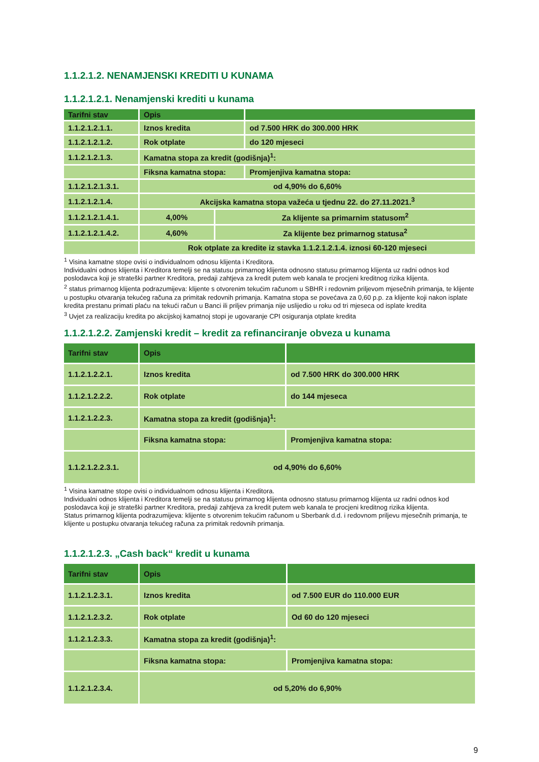1.1.2.1.2. NENAMJENSKI KREDITI U KUNAMA
1.1.2.1.2.1. Nenamjenski krediti u kunama
| Tarifni stav | Opis | | |
| --- | --- | --- | --- |
| 1.1.2.1.2.1.1. | Iznos kredita | | od 7.500 HRK do 300.000 HRK |
| 1.1.2.1.2.1.2. | Rok otplate | | do 120 mjeseci |
| 1.1.2.1.2.1.3. | Kamatna stopa za kredit (godišnja)<sup>1</sup>: | | |
| | Fiksna kamatna stopa: | | Promjenjiva kamatna stopa: |
| 1.1.2.1.2.1.3.1. | od 4,90% do 6,60% | | |
| 1.1.2.1.2.1.4. | Akcijska kamatna stopa važeća u tjednu 22. do 27.11.2021.<sup>3</sup> | | |
| 1.1.2.1.2.1.4.1. | 4,00% | Za klijente sa primarnim statusom<sup>2</sup> | |
| 1.1.2.1.2.1.4.2. | 4,60% | Za klijente bez primarnog statusa<sup>2</sup> | |
| | Rok otplate za kredite iz stavka 1.1.2.1.2.1.4. iznosi 60-120 mjeseci | | |
<sup>1</sup> Visina kamatne stope ovisi o individualnom odnosu klijenta i Kreditora.
Individualni odnos klijenta i Kreditora temelji se na statusu primarnog klijenta odnosno statusu primarnog klijenta uz radni odnos kod poslodavca koji je strateški partner Kreditora, predaji zahtjeva za kredit putem web kanala te procjeni kreditnog rizika klijenta.
<sup>2</sup> status primarnog klijenta podrazumijeva: klijente s otvorenim tekućim računom u SBHR i redovnim priljevom mjesečnih primanja, te klijente u postupku otvaranja tekućeg računa za primitak redovnih primanja. Kamatna stopa se povećava za 0,60 p.p. za klijente koji nakon isplate kredita prestanu primati plaću na tekući račun u Banci ili priljev primanja nije uslijedio u roku od tri mjeseca od isplate kredita
<sup>3</sup> Uvjet za realizaciju kredita po akcijskoj kamatnoj stopi je ugovaranje CPI osiguranja otplate kredita
1.1.2.1.2.2. Zamjenski kredit – kredit za refinanciranje obveza u kunama
| Tarifni stav | Opis | |
| --- | --- | --- |
| 1.1.2.1.2.2.1. | Iznos kredita | od 7.500 HRK do 300.000 HRK |
| 1.1.2.1.2.2.2. | Rok otplate | do 144 mjeseca |
| 1.1.2.1.2.2.3. | Kamatna stopa za kredit (godišnja)<sup>1</sup>: | |
| | Fiksna kamatna stopa: | Promjenjiva kamatna stopa: |
| 1.1.2.1.2.2.3.1. | od 4,90% do 6,60% | |
<sup>1</sup> Visina kamatne stope ovisi o individualnom odnosu klijenta i Kreditora.
Individualni odnos klijenta i Kreditora temelji se na statusu primarnog klijenta odnosno statusu primarnog klijenta uz radni odnos kod poslodavca koji je strateški partner Kreditora, predaji zahtjeva za kredit putem web kanala te procjeni kreditnog rizika klijenta.
Status primarnog klijenta podrazumijeva: klijente s otvorenim tekućim računom u Sberbank d.d. i redovnom priljevu mjesečnih primanja, te klijente u postupku otvaranja tekućeg računa za primitak redovnih primanja.
1.1.2.1.2.3. „Cash back“ kredit u kunama
| Tarifni stav | Opis | |
| --- | --- | --- |
| 1.1.2.1.2.3.1. | Iznos kredita | od 7.500 EUR do 110.000 EUR |
| 1.1.2.1.2.3.2. | Rok otplate | Od 60 do 120 mjeseci |
| 1.1.2.1.2.3.3. | Kamatna stopa za kredit (godišnja)<sup>1</sup>: | |
| | Fiksna kamatna stopa: | Promjenjiva kamatna stopa: |
| 1.1.2.1.2.3.4. | od 5,20% do 6,90% | |
9